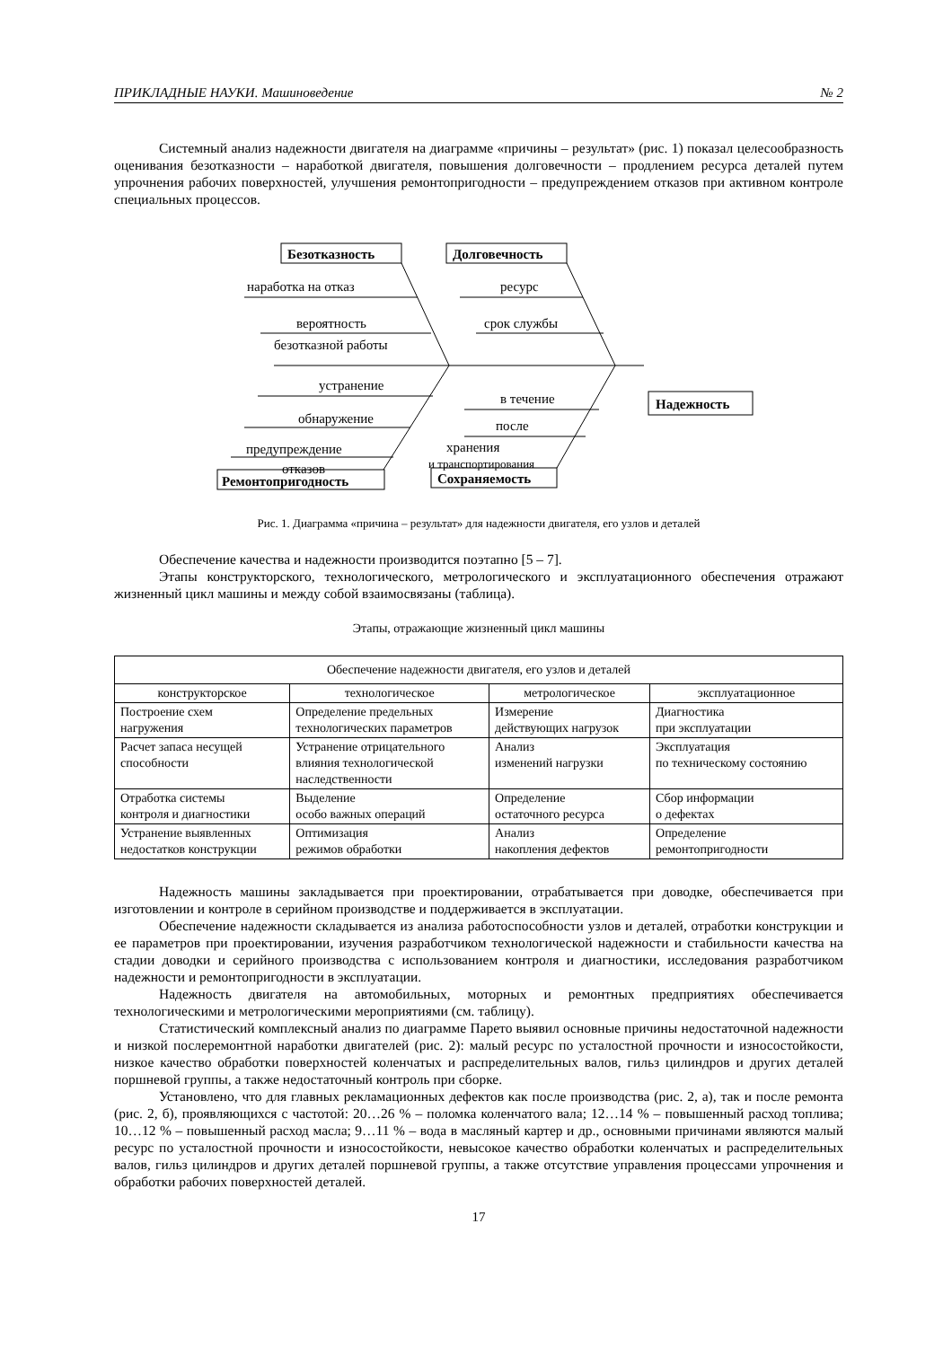ПРИКЛАДНЫЕ НАУКИ. Машиноведение № 2
Системный анализ надежности двигателя на диаграмме «причины – результат» (рис. 1) показал целесообразность оценивания безотказности – наработкой двигателя, повышения долговечности – продлением ресурса деталей путем упрочнения рабочих поверхностей, улучшения ремонтопригодности – предупреждением отказов при активном контроле специальных процессов.
Безотказность
Долговечность
Надежность
Ремонтопригодность
Сохраняемость
наработка на отказ
ресурс
вероятность
безотказной работы
срок службы
устранение
в течение
обнаружение
после
хранения
и транспортирования
предупреждение
отказов
Рис. 1. Диаграмма «причина – результат» для надежности двигателя, его узлов и деталей
Обеспечение качества и надежности производится поэтапно [5 – 7].
Этапы конструкторского, технологического, метрологического и эксплуатационного обеспечения отражают жизненный цикл машины и между собой взаимосвязаны (таблица).
Этапы, отражающие жизненный цикл машины
| Обеспечение надежности двигателя, его узлов и деталей | | | |
| конструкторское | технологическое | метрологическое | эксплуатационное |
| Построение схем нагружения | Определение предельных технологических параметров | Измерение действующих нагрузок | Диагностика при эксплуатации |
| Расчет запаса несущей способности | Устранение отрицательного влияния технологической наследственности | Анализ изменений нагрузки | Эксплуатация по техническому состоянию |
| Отработка системы контроля и диагностики | Выделение особо важных операций | Определение остаточного ресурса | Сбор информации о дефектах |
| Устранение выявленных недостатков конструкции | Оптимизация режимов обработки | Анализ накопления дефектов | Определение ремонтопригодности |
Надежность машины закладывается при проектировании, отрабатывается при доводке, обеспечивается при изготовлении и контроле в серийном производстве и поддерживается в эксплуатации.
Обеспечение надежности складывается из анализа работоспособности узлов и деталей, отработки конструкции и ее параметров при проектировании, изучения разработчиком технологической надежности и стабильности качества на стадии доводки и серийного производства с использованием контроля и диагностики, исследования разработчиком надежности и ремонтопригодности в эксплуатации.
Надежность двигателя на автомобильных, моторных и ремонтных предприятиях обеспечивается технологическими и метрологическими мероприятиями (см. таблицу).
Статистический комплексный анализ по диаграмме Парето выявил основные причины недостаточной надежности и низкой послеремонтной наработки двигателей (рис. 2): малый ресурс по усталостной прочности и износостойкости, низкое качество обработки поверхностей коленчатых и распределительных валов, гильз цилиндров и других деталей поршневой группы, а также недостаточный контроль при сборке.
Установлено, что для главных рекламационных дефектов как после производства (рис. 2, а), так и после ремонта (рис. 2, б), проявляющихся с частотой: 20…26 % – поломка коленчатого вала; 12…14 % – повышенный расход топлива; 10…12 % – повышенный расход масла; 9…11 % – вода в масляный картер и др., основными причинами являются малый ресурс по усталостной прочности и износостойкости, невысокое качество обработки коленчатых и распределительных валов, гильз цилиндров и других деталей поршневой группы, а также отсутствие управления процессами упрочнения и обработки рабочих поверхностей деталей.
17